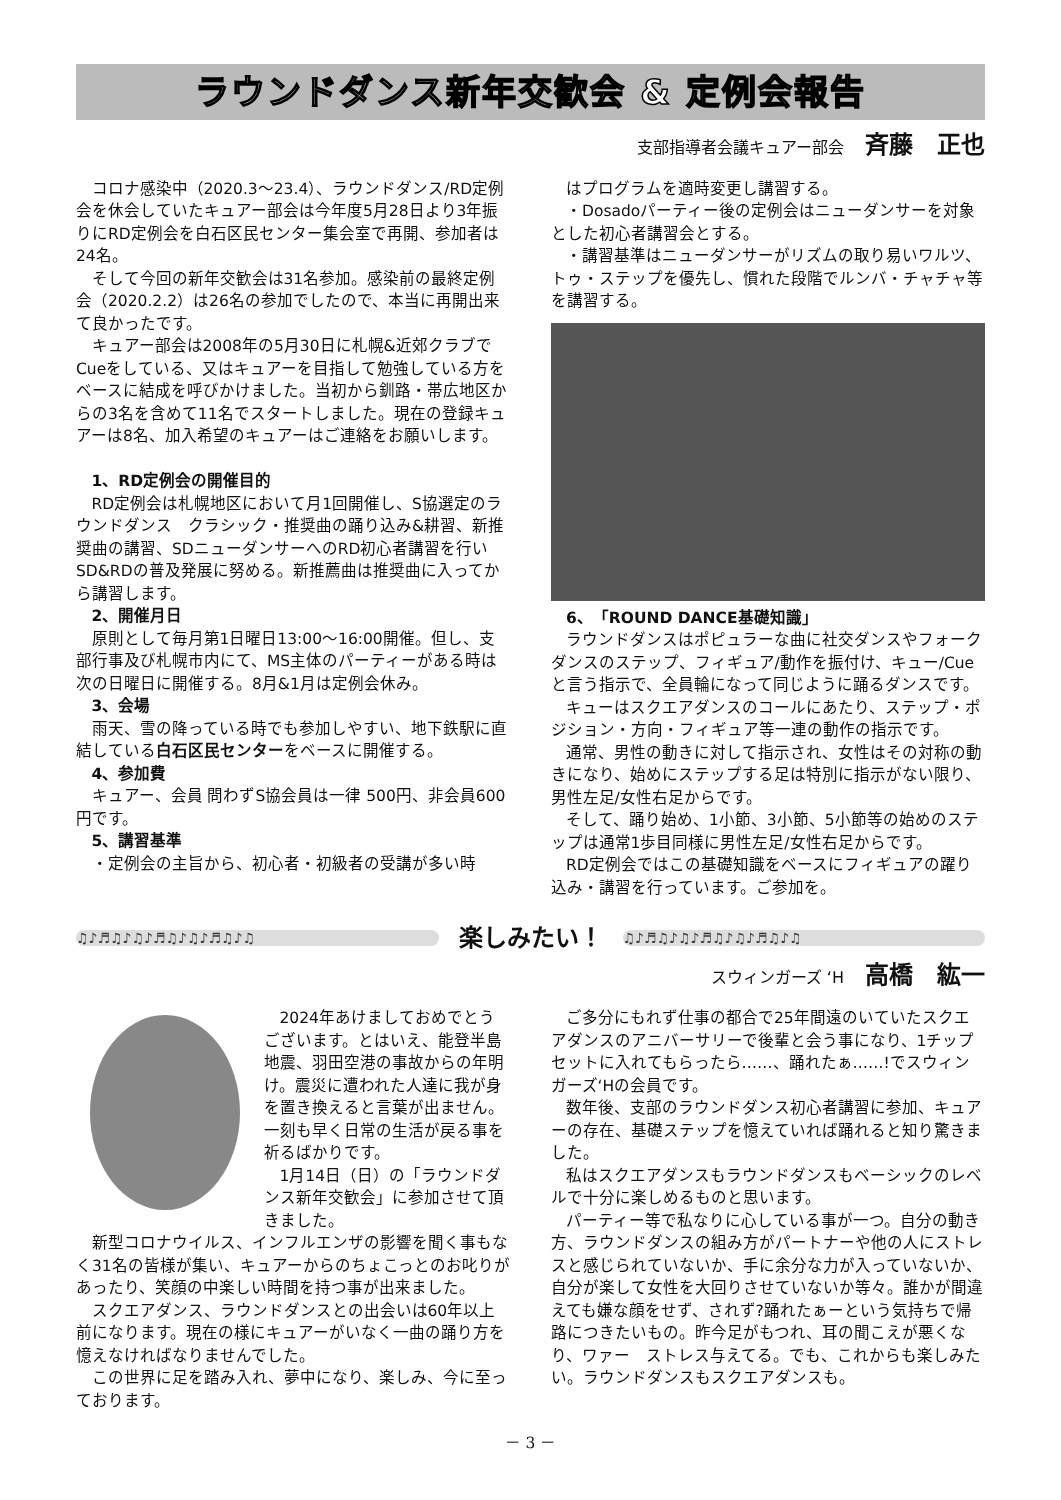ラウンドダンス新年交歓会 & 定例会報告
支部指導者会議キュアー部会 斉藤　正也
コロナ感染中（2020.3～23.4）、ラウンドダンス/RD定例会を休会していたキュアー部会は今年度5月28日より3年振りにRD定例会を白石区民センター集会室で再開、参加者は24名。
そして今回の新年交歓会は31名参加。感染前の最終定例会（2020.2.2）は26名の参加でしたので、本当に再開出来て良かったです。
キュアー部会は2008年の5月30日に札幌&近郊クラブでCueをしている、又はキュアーを目指して勉強している方をベースに結成を呼びかけました。当初から釧路・帯広地区からの3名を含めて11名でスタートしました。現在の登録キュアーは8名、加入希望のキュアーはご連絡をお願いします。
1、RD定例会の開催目的
RD定例会は札幌地区において月1回開催し、S協選定のラウンドダンス　クラシック・推奨曲の踊り込み&耕習、新推奨曲の講習、SDニューダンサーへのRD初心者講習を行いSD&RDの普及発展に努める。新推薦曲は推奨曲に入ってから講習します。
2、開催月日
原則として毎月第1日曜日13:00～16:00開催。但し、支部行事及び札幌市内にて、MS主体のパーティーがある時は次の日曜日に開催する。8月&1月は定例会休み。
3、会場
雨天、雪の降っている時でも参加しやすい、地下鉄駅に直結している白石区民センターをベースに開催する。
4、参加費
キュアー、会員 問わずS協会員は一律 500円、非会員600円です。
5、講習基準
・定例会の主旨から、初心者・初級者の受講が多い時
はプログラムを適時変更し講習する。
・Dosadoパーティー後の定例会はニューダンサーを対象とした初心者講習会とする。
・講習基準はニューダンサーがリズムの取り易いワルツ、トゥ・ステップを優先し、慣れた段階でルンバ・チャチャ等を講習する。
6、「ROUND DANCE基礎知識」
ラウンドダンスはポピュラーな曲に社交ダンスやフォークダンスのステップ、フィギュア/動作を振付け、キュー/Cueと言う指示で、全員輪になって同じように踊るダンスです。
キューはスクエアダンスのコールにあたり、ステップ・ポジション・方向・フィギュア等一連の動作の指示です。
通常、男性の動きに対して指示され、女性はその対称の動きになり、始めにステップする足は特別に指示がない限り、男性左足/女性右足からです。
そして、踊り始め、1小節、3小節、5小節等の始めのステップは通常1歩目同様に男性左足/女性右足からです。
RD定例会ではこの基礎知識をベースにフィギュアの躍り込み・講習を行っています。ご参加を。
♫♪♬♫♪♫♪♬♫♪♫♪♬♫♪♫
楽しみたい！
♫♪♬♫♪♫♪♬♫♪♫♪♬♫♪♫
スウィンガーズ ‘H 高橋　紘一
2024年あけましておめでとうございます。とはいえ、能登半島地震、羽田空港の事故からの年明け。震災に遭われた人達に我が身を置き換えると言葉が出ません。一刻も早く日常の生活が戻る事を祈るばかりです。
1月14日（日）の「ラウンドダンス新年交歓会」に参加させて頂きました。
新型コロナウイルス、インフルエンザの影響を聞く事もなく31名の皆様が集い、キュアーからのちょこっとのお叱りがあったり、笑顔の中楽しい時間を持つ事が出来ました。
スクエアダンス、ラウンドダンスとの出会いは60年以上前になります。現在の様にキュアーがいなく一曲の踊り方を憶えなければなりませんでした。
この世界に足を踏み入れ、夢中になり、楽しみ、今に至っております。
ご多分にもれず仕事の都合で25年間遠のいていたスクエアダンスのアニバーサリーで後輩と会う事になり、1チップセットに入れてもらったら……、踊れたぁ……!でスウィンガーズ‘Hの会員です。
数年後、支部のラウンドダンス初心者講習に参加、キュアーの存在、基礎ステップを憶えていれば踊れると知り驚きました。
私はスクエアダンスもラウンドダンスもベーシックのレベルで十分に楽しめるものと思います。
パーティー等で私なりに心している事が一つ。自分の動き方、ラウンドダンスの組み方がパートナーや他の人にストレスと感じられていないか、手に余分な力が入っていないか、自分が楽して女性を大回りさせていないか等々。誰かが間違えても嫌な顔をせず、されず?踊れたぁーという気持ちで帰路につきたいもの。昨今足がもつれ、耳の聞こえが悪くなり、ワァー　ストレス与えてる。でも、これからも楽しみたい。ラウンドダンスもスクエアダンスも。
－ 3 －